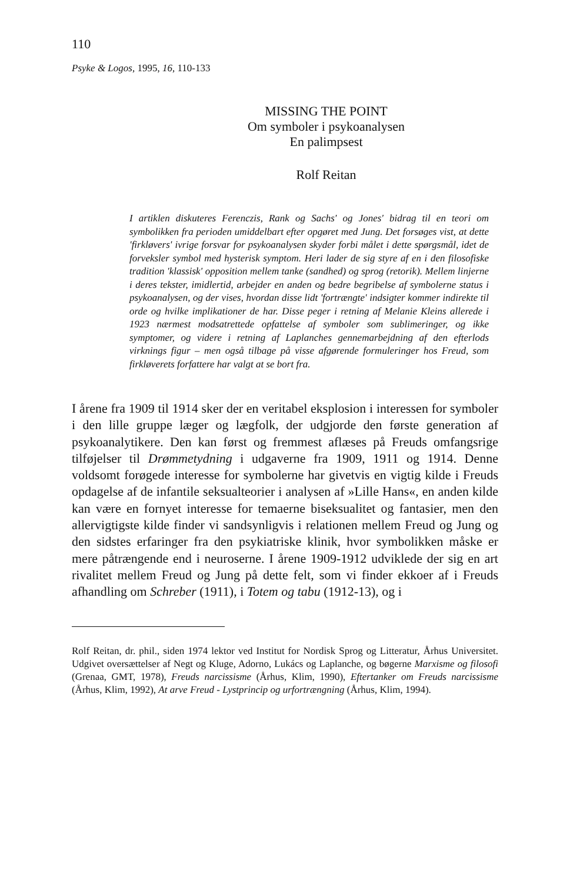110
Psyke & Logos, 1995, 16, 110-133
MISSING THE POINT
Om symboler i psykoanalysen
En palimpsest
Rolf Reitan
I artiklen diskuteres Ferenczis, Rank og Sachs' og Jones' bidrag til en teori om symbolikken fra perioden umiddelbart efter opgøret med Jung. Det forsøges vist, at dette 'firkløvers' ivrige forsvar for psykoanalysen skyder forbi målet i dette spørgsmål, idet de forveksler symbol med hysterisk symptom. Heri lader de sig styre af en i den filosofiske tradition 'klassisk' opposition mellem tanke (sandhed) og sprog (retorik). Mellem linjerne i deres tekster, imidlertid, arbejder en anden og bedre begribelse af symbolerne status i psykoanalysen, og der vises, hvordan disse lidt 'fortrængte' indsigter kommer indirekte til orde og hvilke implikationer de har. Disse peger i retning af Melanie Kleins allerede i 1923 nærmest modsatrettede opfattelse af symboler som sublimeringer, og ikke symptomer, og videre i retning af Laplanches gennemarbejdning af den efterlods virknings figur – men også tilbage på visse afgørende formuleringer hos Freud, som firkløverets forfattere har valgt at se bort fra.
I årene fra 1909 til 1914 sker der en veritabel eksplosion i interessen for symboler i den lille gruppe læger og lægfolk, der udgjorde den første generation af psykoanalytikere. Den kan først og fremmest aflæses på Freuds omfangsrige tilføjelser til Drømmetydning i udgaverne fra 1909, 1911 og 1914. Denne voldsomt forøgede interesse for symbolerne har givetvis en vigtig kilde i Freuds opdagelse af de infantile seksualteorier i analysen af »Lille Hans«, en anden kilde kan være en fornyet interesse for temaerne biseksualitet og fantasier, men den allervigtigste kilde finder vi sandsynligvis i relationen mellem Freud og Jung og den sidstes erfaringer fra den psykiatriske klinik, hvor symbolikken måske er mere påtrængende end i neuroserne. I årene 1909-1912 udviklede der sig en art rivalitet mellem Freud og Jung på dette felt, som vi finder ekkoer af i Freuds afhandling om Schreber (1911), i Totem og tabu (1912-13), og i
Rolf Reitan, dr. phil., siden 1974 lektor ved Institut for Nordisk Sprog og Litteratur, Århus Universitet. Udgivet oversættelser af Negt og Kluge, Adorno, Lukács og Laplanche, og bøgerne Marxisme og filosofi (Grenaa, GMT, 1978), Freuds narcissisme (Århus, Klim, 1990), Eftertanker om Freuds narcissisme (Århus, Klim, 1992), At arve Freud - Lystprincip og urfortrængning (Århus, Klim, 1994).